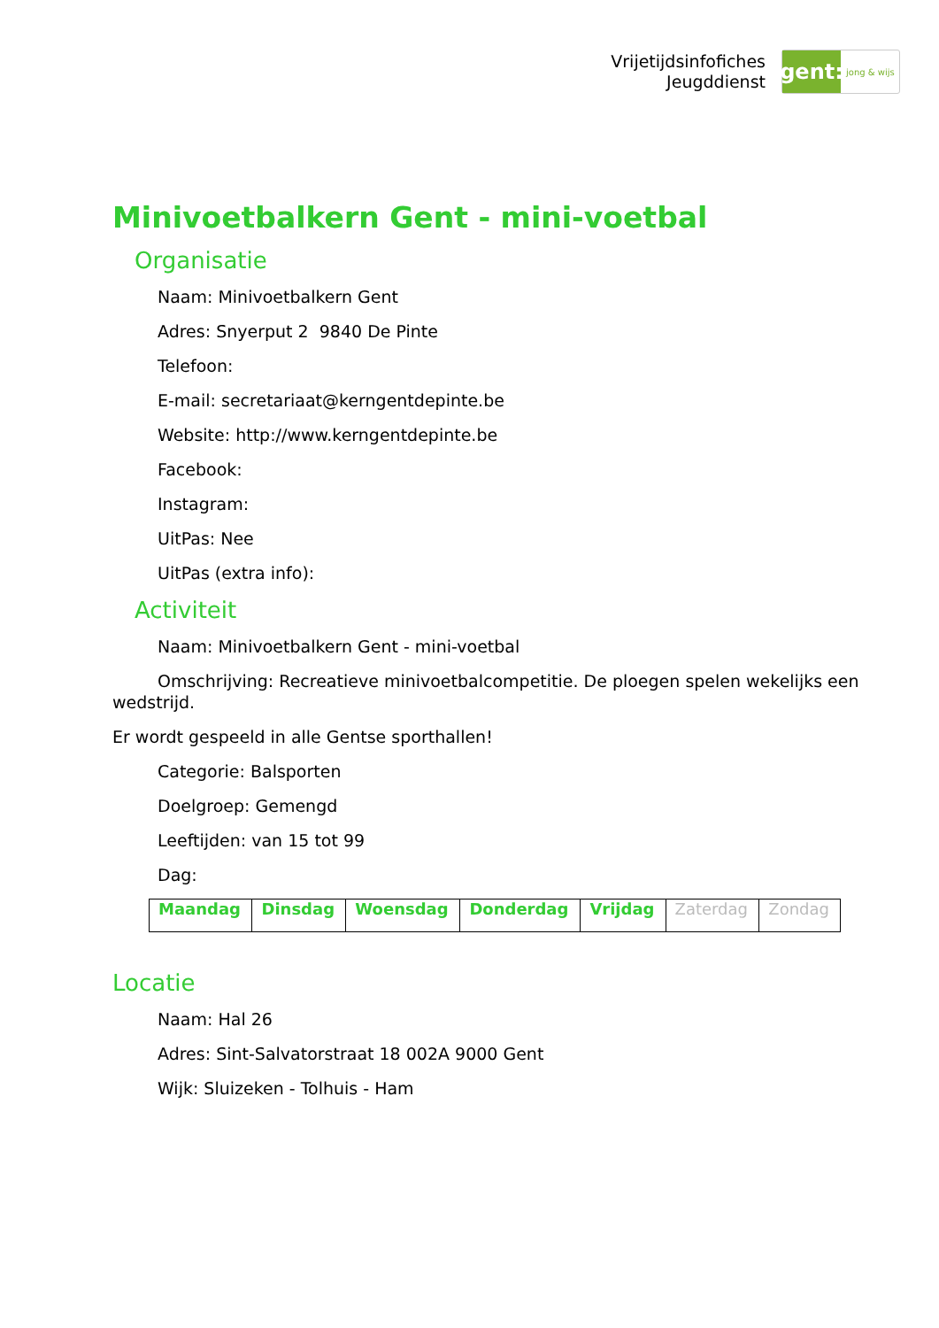Vrijetijdsinfofiches
Jeugddienst
gent:
jong & wijs
Minivoetbalkern Gent - mini-voetbal
Organisatie
Naam: Minivoetbalkern Gent
Adres: Snyerput 2 9840 De Pinte
Telefoon:
E-mail: secretariaat@kerngentdepinte.be
Website: http://www.kerngentdepinte.be
Facebook:
Instagram:
UitPas: Nee
UitPas (extra info):
Activiteit
Naam: Minivoetbalkern Gent - mini-voetbal
Omschrijving: Recreatieve minivoetbalcompetitie. De ploegen spelen wekelijks een wedstrijd.
Er wordt gespeeld in alle Gentse sporthallen!
Categorie: Balsporten
Doelgroep: Gemengd
Leeftijden: van 15 tot 99
Dag:
| Maandag | Dinsdag | Woensdag | Donderdag | Vrijdag | Zaterdag | Zondag |
Locatie
Naam: Hal 26
Adres: Sint-Salvatorstraat 18 002A 9000 Gent
Wijk: Sluizeken - Tolhuis - Ham